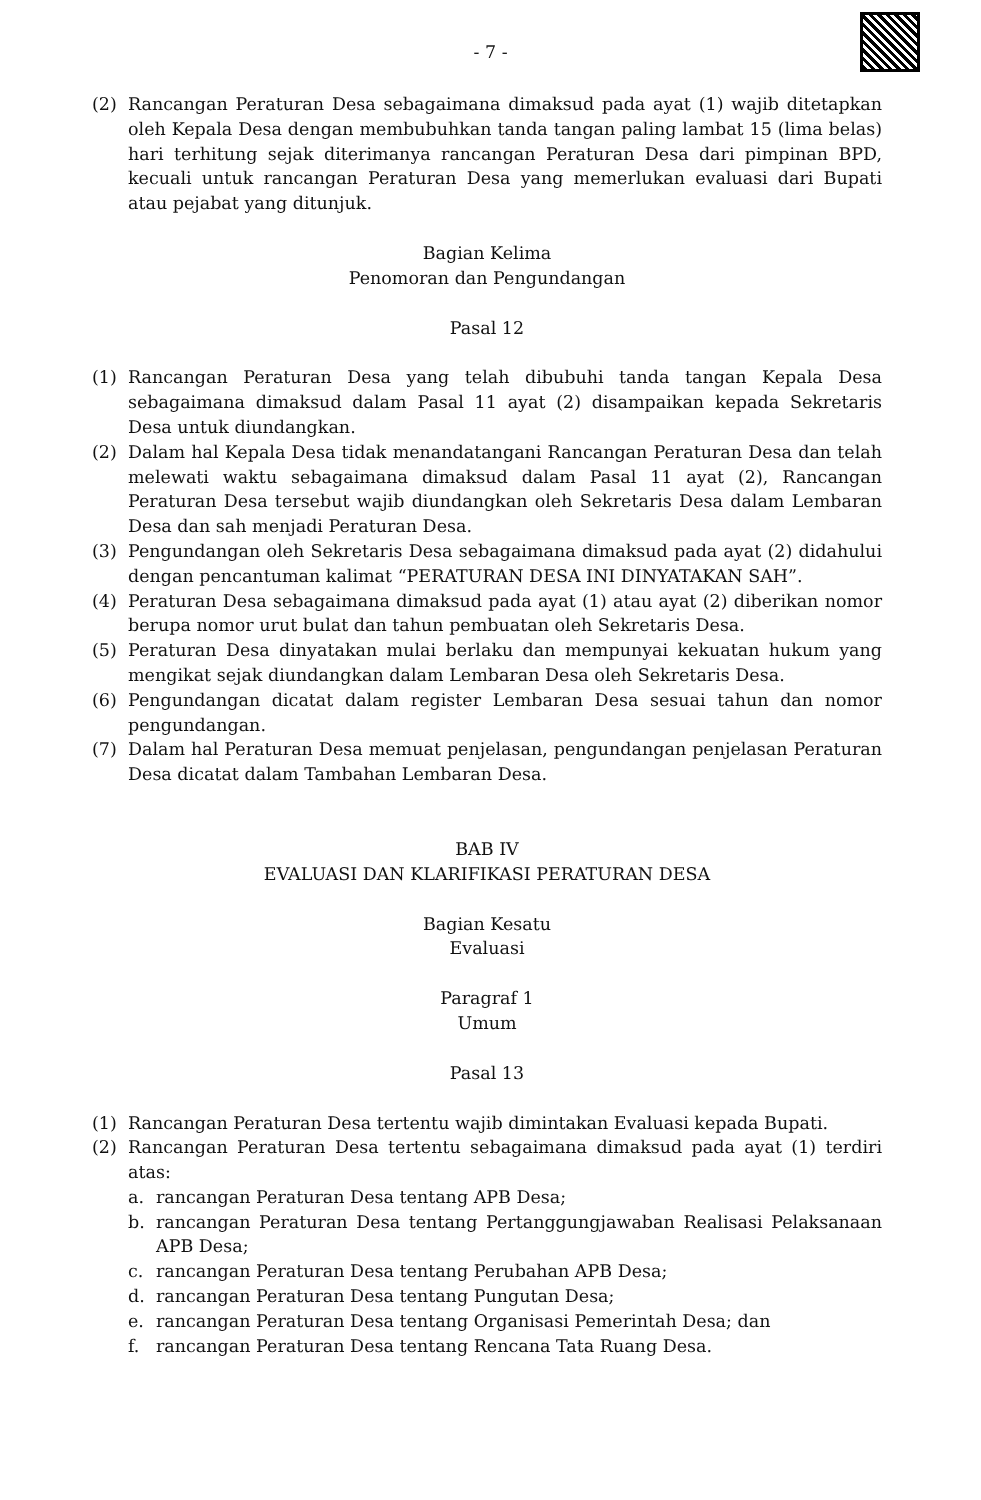- 7 -
(2) Rancangan Peraturan Desa sebagaimana dimaksud pada ayat (1) wajib ditetapkan oleh Kepala Desa dengan membubuhkan tanda tangan paling lambat 15 (lima belas) hari terhitung sejak diterimanya rancangan Peraturan Desa dari pimpinan BPD, kecuali untuk rancangan Peraturan Desa yang memerlukan evaluasi dari Bupati atau pejabat yang ditunjuk.
Bagian Kelima
Penomoran dan Pengundangan
Pasal 12
(1) Rancangan Peraturan Desa yang telah dibubuhi tanda tangan Kepala Desa sebagaimana dimaksud dalam Pasal 11 ayat (2) disampaikan kepada Sekretaris Desa untuk diundangkan.
(2) Dalam hal Kepala Desa tidak menandatangani Rancangan Peraturan Desa dan telah melewati waktu sebagaimana dimaksud dalam Pasal 11 ayat (2), Rancangan Peraturan Desa tersebut wajib diundangkan oleh Sekretaris Desa dalam Lembaran Desa dan sah menjadi Peraturan Desa.
(3) Pengundangan oleh Sekretaris Desa sebagaimana dimaksud pada ayat (2) didahului dengan pencantuman kalimat “PERATURAN DESA INI DINYATAKAN SAH”.
(4) Peraturan Desa sebagaimana dimaksud pada ayat (1) atau ayat (2) diberikan nomor berupa nomor urut bulat dan tahun pembuatan oleh Sekretaris Desa.
(5) Peraturan Desa dinyatakan mulai berlaku dan mempunyai kekuatan hukum yang mengikat sejak diundangkan dalam Lembaran Desa oleh Sekretaris Desa.
(6) Pengundangan dicatat dalam register Lembaran Desa sesuai tahun dan nomor pengundangan.
(7) Dalam hal Peraturan Desa memuat penjelasan, pengundangan penjelasan Peraturan Desa dicatat dalam Tambahan Lembaran Desa.
BAB IV
EVALUASI DAN KLARIFIKASI PERATURAN DESA
Bagian Kesatu
Evaluasi
Paragraf 1
Umum
Pasal 13
(1) Rancangan Peraturan Desa tertentu wajib dimintakan Evaluasi kepada Bupati.
(2) Rancangan Peraturan Desa tertentu sebagaimana dimaksud pada ayat (1) terdiri atas:
a. rancangan Peraturan Desa tentang APB Desa;
b. rancangan Peraturan Desa tentang Pertanggungjawaban Realisasi Pelaksanaan APB Desa;
c. rancangan Peraturan Desa tentang Perubahan APB Desa;
d. rancangan Peraturan Desa tentang Pungutan Desa;
e. rancangan Peraturan Desa tentang Organisasi Pemerintah Desa; dan
f. rancangan Peraturan Desa tentang Rencana Tata Ruang Desa.